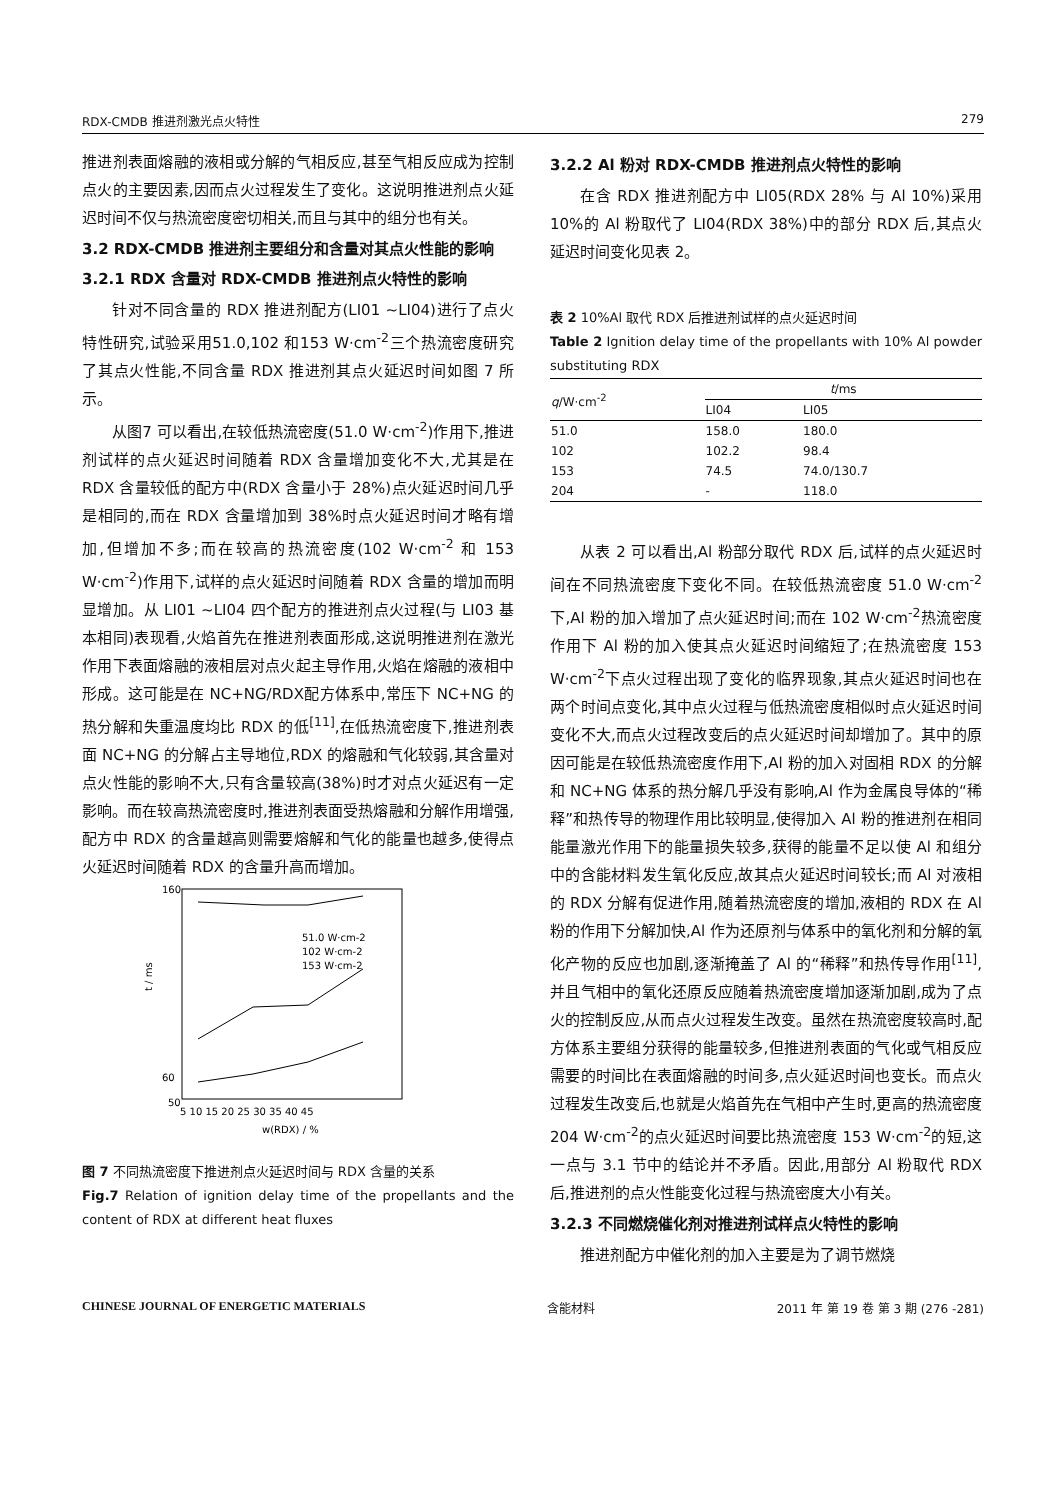RDX-CMDB 推进剂激光点火特性 279
推进剂表面熔融的液相或分解的气相反应,甚至气相反应成为控制点火的主要因素,因而点火过程发生了变化。这说明推进剂点火延迟时间不仅与热流密度密切相关,而且与其中的组分也有关。
3.2 RDX-CMDB 推进剂主要组分和含量对其点火性能的影响
3.2.1 RDX 含量对 RDX-CMDB 推进剂点火特性的影响
针对不同含量的 RDX 推进剂配方(LI01 ~LI04)进行了点火特性研究,试验采用51.0,102 和153 W·cm<sup>-2</sup>三个热流密度研究了其点火性能,不同含量 RDX 推进剂其点火延迟时间如图 7 所示。
从图7 可以看出,在较低热流密度(51.0 W·cm<sup>-2</sup>)作用下,推进剂试样的点火延迟时间随着 RDX 含量增加变化不大,尤其是在 RDX 含量较低的配方中(RDX 含量小于 28%)点火延迟时间几乎是相同的,而在 RDX 含量增加到 38%时点火延迟时间才略有增加,但增加不多;而在较高的热流密度(102 W·cm<sup>-2</sup> 和 153 W·cm<sup>-2</sup>)作用下,试样的点火延迟时间随着 RDX 含量的增加而明显增加。从 LI01 ~LI04 四个配方的推进剂点火过程(与 LI03 基本相同)表现看,火焰首先在推进剂表面形成,这说明推进剂在激光作用下表面熔融的液相层对点火起主导作用,火焰在熔融的液相中形成。这可能是在 NC+NG/RDX配方体系中,常压下 NC+NG 的热分解和失重温度均比 RDX 的低<sup>[11]</sup>,在低热流密度下,推进剂表面 NC+NG 的分解占主导地位,RDX 的熔融和气化较弱,其含量对点火性能的影响不大,只有含量较高(38%)时才对点火延迟有一定影响。而在较高热流密度时,推进剂表面受热熔融和分解作用增强,配方中 RDX 的含量越高则需要熔解和气化的能量也越多,使得点火延迟时间随着 RDX 的含量升高而增加。
160
60
50
t / ms
5 10 15 20 25 30 35 40 45
w(RDX) / %
51.0 W·cm-2
102 W·cm-2
153 W·cm-2
图 7 不同热流密度下推进剂点火延迟时间与 RDX 含量的关系
Fig.7 Relation of ignition delay time of the propellants and the content of RDX at different heat fluxes
3.2.2 Al 粉对 RDX-CMDB 推进剂点火特性的影响
在含 RDX 推进剂配方中 LI05(RDX 28% 与 Al 10%)采用10%的 Al 粉取代了 LI04(RDX 38%)中的部分 RDX 后,其点火延迟时间变化见表 2。
表 2 10%Al 取代 RDX 后推进剂试样的点火延迟时间
Table 2 Ignition delay time of the propellants with 10% Al powder substituting RDX
| q /W·cm<sup>-2</sup> | t /ms | |
| --- | --- | --- |
| | LI04 | LI05 |
| 51.0 | 158.0 | 180.0 |
| 102 | 102.2 | 98.4 |
| 153 | 74.5 | 74.0/130.7 |
| 204 | - | 118.0 |
从表 2 可以看出,Al 粉部分取代 RDX 后,试样的点火延迟时间在不同热流密度下变化不同。在较低热流密度 51.0 W·cm<sup>-2</sup>下,Al 粉的加入增加了点火延迟时间;而在 102 W·cm<sup>-2</sup>热流密度作用下 Al 粉的加入使其点火延迟时间缩短了;在热流密度 153 W·cm<sup>-2</sup>下点火过程出现了变化的临界现象,其点火延迟时间也在两个时间点变化,其中点火过程与低热流密度相似时点火延迟时间变化不大,而点火过程改变后的点火延迟时间却增加了。其中的原因可能是在较低热流密度作用下,Al 粉的加入对固相 RDX 的分解和 NC+NG 体系的热分解几乎没有影响,Al 作为金属良导体的“稀释”和热传导的物理作用比较明显,使得加入 Al 粉的推进剂在相同能量激光作用下的能量损失较多,获得的能量不足以使 Al 和组分中的含能材料发生氧化反应,故其点火延迟时间较长;而 Al 对液相的 RDX 分解有促进作用,随着热流密度的增加,液相的 RDX 在 Al 粉的作用下分解加快,Al 作为还原剂与体系中的氧化剂和分解的氧化产物的反应也加剧,逐渐掩盖了 Al 的“稀释”和热传导作用<sup>[11]</sup>,并且气相中的氧化还原反应随着热流密度增加逐渐加剧,成为了点火的控制反应,从而点火过程发生改变。虽然在热流密度较高时,配方体系主要组分获得的能量较多,但推进剂表面的气化或气相反应需要的时间比在表面熔融的时间多,点火延迟时间也变长。而点火过程发生改变后,也就是火焰首先在气相中产生时,更高的热流密度 204 W·cm<sup>-2</sup>的点火延迟时间要比热流密度 153 W·cm<sup>-2</sup>的短,这一点与 3.1 节中的结论并不矛盾。因此,用部分 Al 粉取代 RDX 后,推进剂的点火性能变化过程与热流密度大小有关。
3.2.3 不同燃烧催化剂对推进剂试样点火特性的影响
推进剂配方中催化剂的加入主要是为了调节燃烧
CHINESE JOURNAL OF ENERGETIC MATERIALS 含能材料 2011 年 第 19 卷 第 3 期 (276 -281)